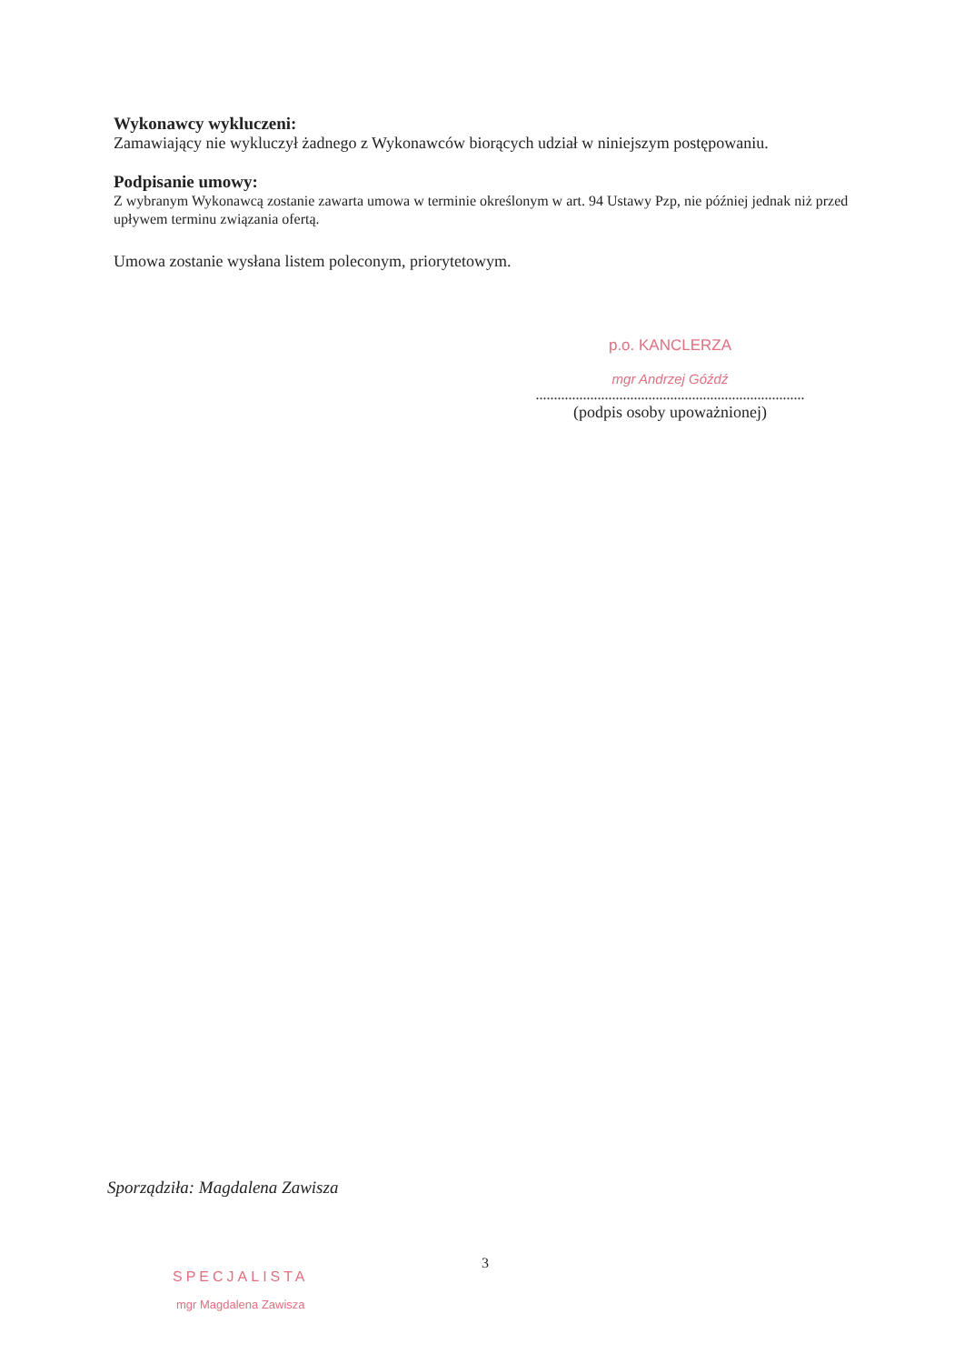Wykonawcy wykluczeni:
Zamawiający nie wykluczył żadnego z Wykonawców biorących udział w niniejszym postępowaniu.
Podpisanie umowy:
Z wybranym Wykonawcą zostanie zawarta umowa w terminie określonym w art. 94 Ustawy Pzp, nie później jednak niż przed upływem terminu związania ofertą.
Umowa zostanie wysłana listem poleconym, priorytetowym.
p.o. KANCLERZA
mgr Andrzej Góźdź
..........................................................................
(podpis osoby upoważnionej)
Sporządziła: Magdalena Zawisza
3
SPECJALISTA
mgr Magdalena Zawisza